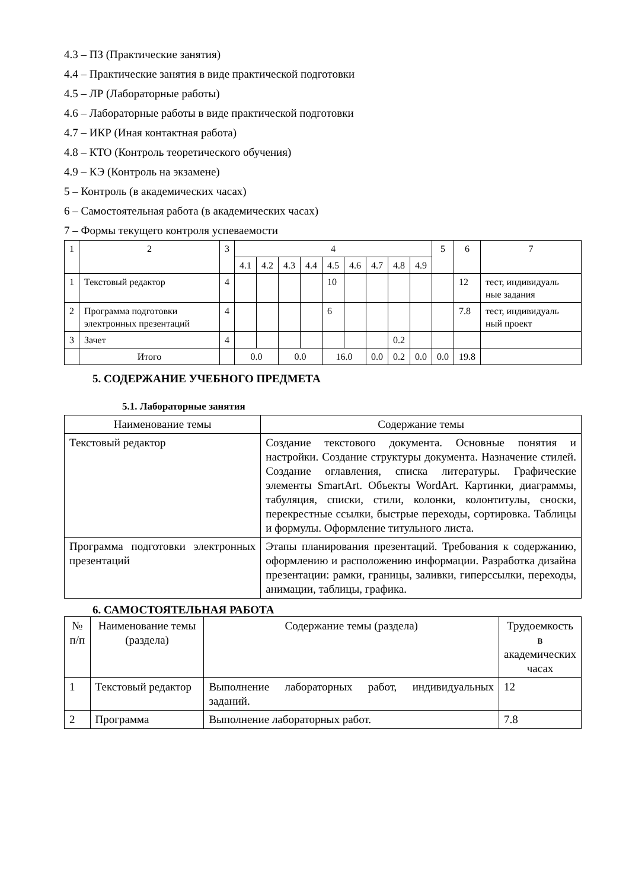4.3 – ПЗ (Практические занятия)
4.4 – Практические занятия в виде практической подготовки
4.5 – ЛР (Лабораторные работы)
4.6 – Лабораторные работы в виде практической подготовки
4.7 – ИКР (Иная контактная работа)
4.8 – КТО (Контроль теоретического обучения)
4.9 – КЭ (Контроль на экзамене)
5 – Контроль (в академических часах)
6 – Самостоятельная работа (в академических часах)
7 – Формы текущего контроля успеваемости
| 1 | 2 | 3 | 4 | | | | | | | | | 5 | 6 | 7 |
| --- | --- | --- | --- | --- | --- | --- | --- | --- | --- | --- | --- | --- | --- | --- |
| | | | 4.1 | 4.2 | 4.3 | 4.4 | 4.5 | 4.6 | 4.7 | 4.8 | 4.9 | | | |
| 1 | Текстовый редактор | 4 | | | | | 10 | | | | | | 12 | тест, индивидуаль ные задания |
| 2 | Программа подготовки электронных презентаций | 4 | | | | | 6 | | | | | | 7.8 | тест, индивидуаль ный проект |
| 3 | Зачет | 4 | | | | | | | | 0.2 | | | | |
| | Итого | | 0.0 | | 0.0 | | 16.0 | | 0.0 | 0.2 | 0.0 | 0.0 | 19.8 | |
5. СОДЕРЖАНИЕ УЧЕБНОГО ПРЕДМЕТА
5.1. Лабораторные занятия
| Наименование темы | Содержание темы |
| --- | --- |
| Текстовый редактор | Создание текстового документа. Основные понятия и настройки. Создание структуры документа. Назначение стилей. Создание оглавления, списка литературы. Графические элементы SmartArt. Объекты WordArt. Картинки, диаграммы, табуляция, списки, стили, колонки, колонтитулы, сноски, перекрестные ссылки, быстрые переходы, сортировка. Таблицы и формулы. Оформление титульного листа. |
| Программа подготовки электронных презентаций | Этапы планирования презентаций. Требования к содержанию, оформлению и расположению информации. Разработка дизайна презентации: рамки, границы, заливки, гиперссылки, переходы, анимации, таблицы, графика. |
6. САМОСТОЯТЕЛЬНАЯ РАБОТА
| № п/п | Наименование темы (раздела) | Содержание темы (раздела) | Трудоемкость в академических часах |
| --- | --- | --- | --- |
| 1 | Текстовый редактор | Выполнение лабораторных работ, индивидуальных заданий. | 12 |
| 2 | Программа | Выполнение лабораторных работ. | 7.8 |